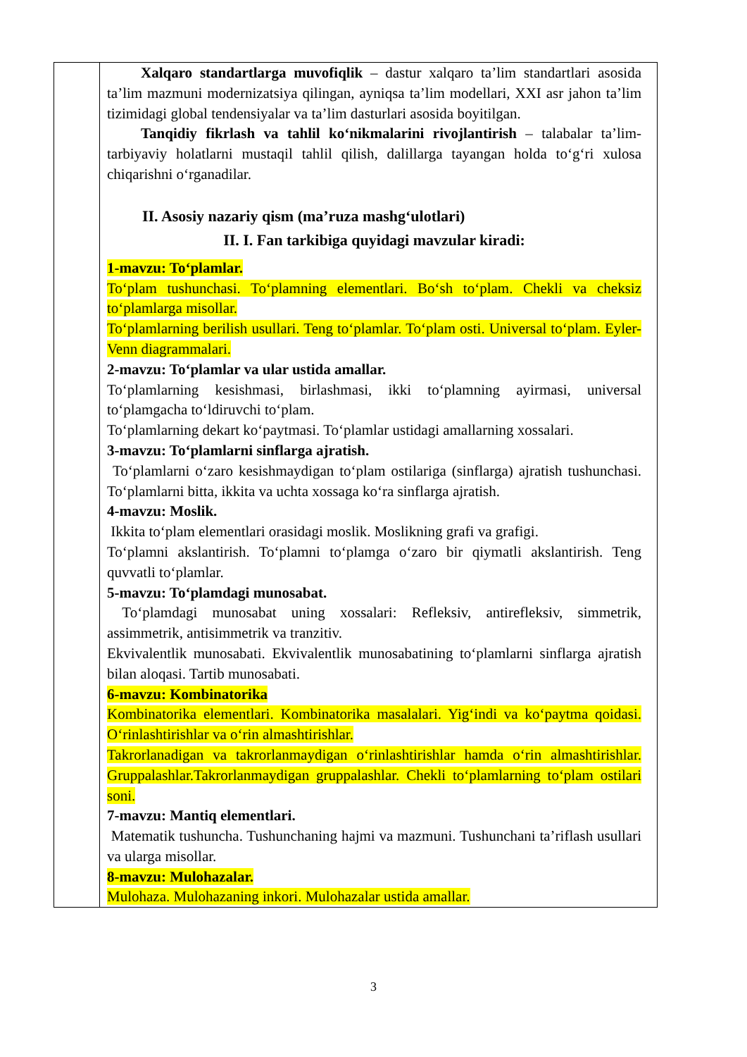| | Xalqaro standartlarga muvofiqlik – dastur xalqaro ta’lim standartlari asosida ta’lim mazmuni modernizatsiya qilingan, ayniqsa ta’lim modellari, XXI asr jahon ta’lim tizimidagi global tendensiyalar va ta’lim dasturlari asosida boyitilgan. Tanqidiy fikrlash va tahlil ko‘nikmalarini rivojlantirish – talabalar ta’lim-tarbiyaviy holatlarni mustaqil tahlil qilish, dalillarga tayangan holda to‘g‘ri xulosa chiqarishni o‘rganadilar. II. Asosiy nazariy qism (ma’ruza mashg‘ulotlari) II. I. Fan tarkibiga quyidagi mavzular kiradi: 1-mavzu: To‘plamlar. To‘plam tushunchasi. To‘plamning elementlari. Bo‘sh to‘plam. Chekli va cheksiz to‘plamlarga misollar. To‘plamlarning berilish usullari. Teng to‘plamlar. To‘plam osti. Universal to‘plam. Eyler-Venn diagrammalari. 2-mavzu: To‘plamlar va ular ustida amallar. To‘plamlarning kesishmasi, birlashmasi, ikki to‘plamning ayirmasi, universal to‘plamgacha to‘ldiruvchi to‘plam. To‘plamlarning dekart ko‘paytmasi. To‘plamlar ustidagi amallarning xossalari. 3-mavzu: To‘plamlarni sinflarga ajratish. To‘plamlarni o‘zaro kesishmaydigan to‘plam ostilariga (sinflarga) ajratish tushunchasi. To‘plamlarni bitta, ikkita va uchta xossaga ko‘ra sinflarga ajratish. 4-mavzu: Moslik. Ikkita to‘plam elementlari orasidagi moslik. Moslikning grafi va grafigi. To‘plamni akslantirish. To‘plamni to‘plamga o‘zaro bir qiymatli akslantirish. Teng quvvatli to‘plamlar. 5-mavzu: To‘plamdagi munosabat. To‘plamdagi munosabat uning xossalari: Refleksiv, antirefleksiv, simmetrik, assimmetrik, antisimmetrik va tranzitiv. Ekvivalentlik munosabati. Ekvivalentlik munosabatining to‘plamlarni sinflarga ajratish bilan aloqasi. Tartib munosabati. 6-mavzu: Kombinatorika Kombinatorika elementlari. Kombinatorika masalalari. Yig‘indi va ko‘paytma qoidasi. O‘rinlashtirishlar va o‘rin almashtirishlar. Takrorlanadigan va takrorlanmaydigan o‘rinlashtirishlar hamda o‘rin almashtirishlar. Gruppalashlar.Takrorlanmaydigan gruppalashlar. Chekli to‘plamlarning to‘plam ostilari soni. 7-mavzu: Mantiq elementlari. Matematik tushuncha. Tushunchaning hajmi va mazmuni. Tushunchani ta’riflash usullari va ularga misollar. 8-mavzu: Mulohazalar. Mulohaza. Mulohazaning inkori. Mulohazalar ustida amallar. |
3